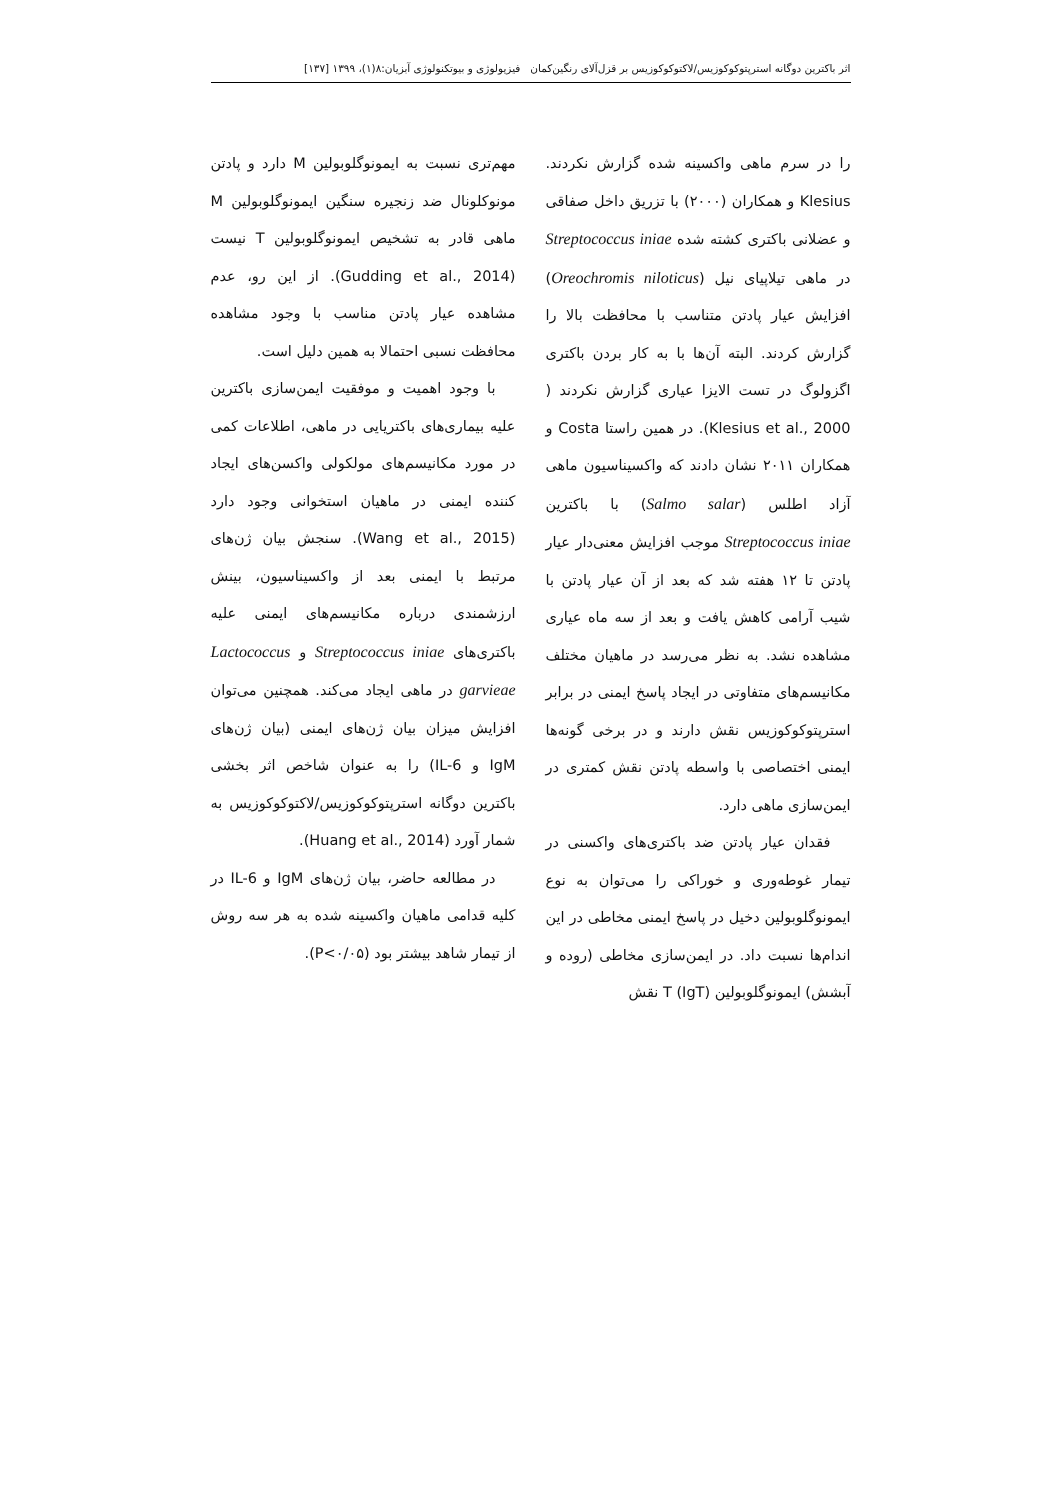اثر باکترین دوگانه استرپتوکوکوزیس/لاکتوکوکوزیس بر قزل‌آلای رنگین‌کمان فیزیولوژی و بیوتکنولوژی آبزیان:۸(۱)، ۱۳۹۹ [۱۳۷]
را در سرم ماهی واکسینه شده گزارش نکردند. Klesius و همکاران (۲۰۰۰) با تزریق داخل صفاقی و عضلانی باکتری کشته شده Streptococcus iniae در ماهی تیلاپیای نیل (Oreochromis niloticus) افزایش عیار پادتن متناسب با محافظت بالا را گزارش کردند. البته آن‌ها با به کار بردن باکتری اگزولوگ در تست الایزا عیاری گزارش نکردند ( Klesius et al., 2000). در همین راستا Costa و همکاران ۲۰۱۱ نشان دادند که واکسیناسیون ماهی آزاد اطلس (Salmo salar) با باکترین Streptococcus iniae موجب افزایش معنی‌دار عیار پادتن تا ۱۲ هفته شد که بعد از آن عیار پادتن با شیب آرامی کاهش یافت و بعد از سه ماه عیاری مشاهده نشد. به نظر می‌رسد در ماهیان مختلف مکانیسم‌های متفاوتی در ایجاد پاسخ ایمنی در برابر استرپتوکوکوزیس نقش دارند و در برخی گونه‌ها ایمنی اختصاصی با واسطه پادتن نقش کمتری در ایمن‌سازی ماهی دارد.
فقدان عیار پادتن ضد باکتری‌های واکسنی در تیمار غوطه‌وری و خوراکی را می‌توان به نوع ایمونوگلوبولین دخیل در پاسخ ایمنی مخاطی در این اندام‌ها نسبت داد. در ایمن‌سازی مخاطی (روده و آبشش) ایمونوگلوبولین T (IgT) نقش
مهم‌تری نسبت به ایمونوگلوبولین M دارد و پادتن مونوکلونال ضد زنجیره سنگین ایمونوگلوبولین M ماهی قادر به تشخیص ایمونوگلوبولین T نیست (Gudding et al., 2014). از این رو، عدم مشاهده عیار پادتن مناسب با وجود مشاهده محافظت نسبی احتمالا به همین دلیل است.
با وجود اهمیت و موفقیت ایمن‌سازی باکترین علیه بیماری‌های باکتریایی در ماهی، اطلاعات کمی در مورد مکانیسم‌های مولکولی واکسن‌های ایجاد کننده ایمنی در ماهیان استخوانی وجود دارد (Wang et al., 2015). سنجش بیان ژن‌های مرتبط با ایمنی بعد از واکسیناسیون، بینش ارزشمندی درباره مکانیسم‌های ایمنی علیه باکتری‌های Streptococcus iniae و Lactococcus garvieae در ماهی ایجاد می‌کند. همچنین می‌توان افزایش میزان بیان ژن‌های ایمنی (بیان ژن‌های IgM و IL-6) را به عنوان شاخص اثر بخشی باکترین دوگانه استرپتوکوکوزیس/لاکتوکوکوزیس به شمار آورد (Huang et al., 2014).
در مطالعه حاضر، بیان ژن‌های IgM و IL-6 در کلیه قدامی ماهیان واکسینه شده به هر سه روش از تیمار شاهد بیشتر بود (P<۰/۰۵).